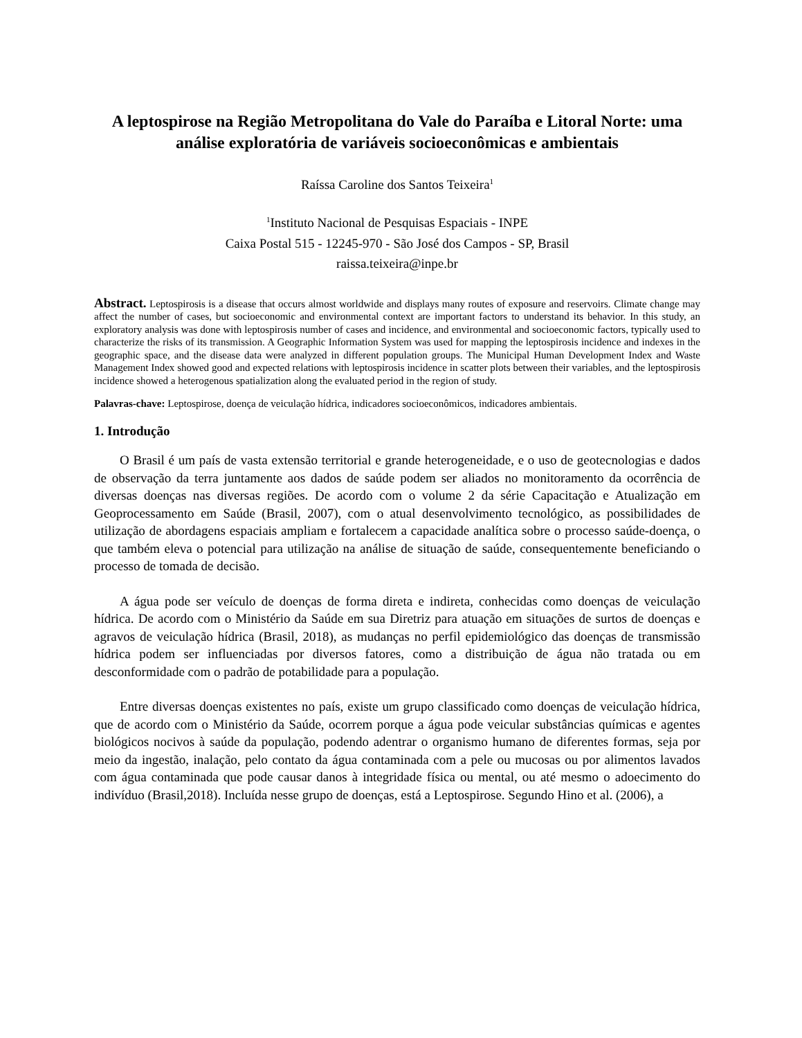A leptospirose na Região Metropolitana do Vale do Paraíba e Litoral Norte: uma análise exploratória de variáveis socioeconômicas e ambientais
Raíssa Caroline dos Santos Teixeira<sup>1</sup>
<sup>1</sup> Instituto Nacional de Pesquisas Espaciais - INPE
Caixa Postal 515 - 12245-970 - São José dos Campos - SP, Brasil
raissa.teixeira@inpe.br
Abstract. Leptospirosis is a disease that occurs almost worldwide and displays many routes of exposure and reservoirs. Climate change may affect the number of cases, but socioeconomic and environmental context are important factors to understand its behavior. In this study, an exploratory analysis was done with leptospirosis number of cases and incidence, and environmental and socioeconomic factors, typically used to characterize the risks of its transmission. A Geographic Information System was used for mapping the leptospirosis incidence and indexes in the geographic space, and the disease data were analyzed in different population groups. The Municipal Human Development Index and Waste Management Index showed good and expected relations with leptospirosis incidence in scatter plots between their variables, and the leptospirosis incidence showed a heterogenous spatialization along the evaluated period in the region of study.
Palavras-chave: Leptospirose, doença de veiculação hídrica, indicadores socioeconômicos, indicadores ambientais.
1. Introdução
O Brasil é um país de vasta extensão territorial e grande heterogeneidade, e o uso de geotecnologias e dados de observação da terra juntamente aos dados de saúde podem ser aliados no monitoramento da ocorrência de diversas doenças nas diversas regiões. De acordo com o volume 2 da série Capacitação e Atualização em Geoprocessamento em Saúde (Brasil, 2007), com o atual desenvolvimento tecnológico, as possibilidades de utilização de abordagens espaciais ampliam e fortalecem a capacidade analítica sobre o processo saúde-doença, o que também eleva o potencial para utilização na análise de situação de saúde, consequentemente beneficiando o processo de tomada de decisão.
A água pode ser veículo de doenças de forma direta e indireta, conhecidas como doenças de veiculação hídrica. De acordo com o Ministério da Saúde em sua Diretriz para atuação em situações de surtos de doenças e agravos de veiculação hídrica (Brasil, 2018), as mudanças no perfil epidemiológico das doenças de transmissão hídrica podem ser influenciadas por diversos fatores, como a distribuição de água não tratada ou em desconformidade com o padrão de potabilidade para a população.
Entre diversas doenças existentes no país, existe um grupo classificado como doenças de veiculação hídrica, que de acordo com o Ministério da Saúde, ocorrem porque a água pode veicular substâncias químicas e agentes biológicos nocivos à saúde da população, podendo adentrar o organismo humano de diferentes formas, seja por meio da ingestão, inalação, pelo contato da água contaminada com a pele ou mucosas ou por alimentos lavados com água contaminada que pode causar danos à integridade física ou mental, ou até mesmo o adoecimento do indivíduo (Brasil,2018). Incluída nesse grupo de doenças, está a Leptospirose. Segundo Hino et al. (2006), a